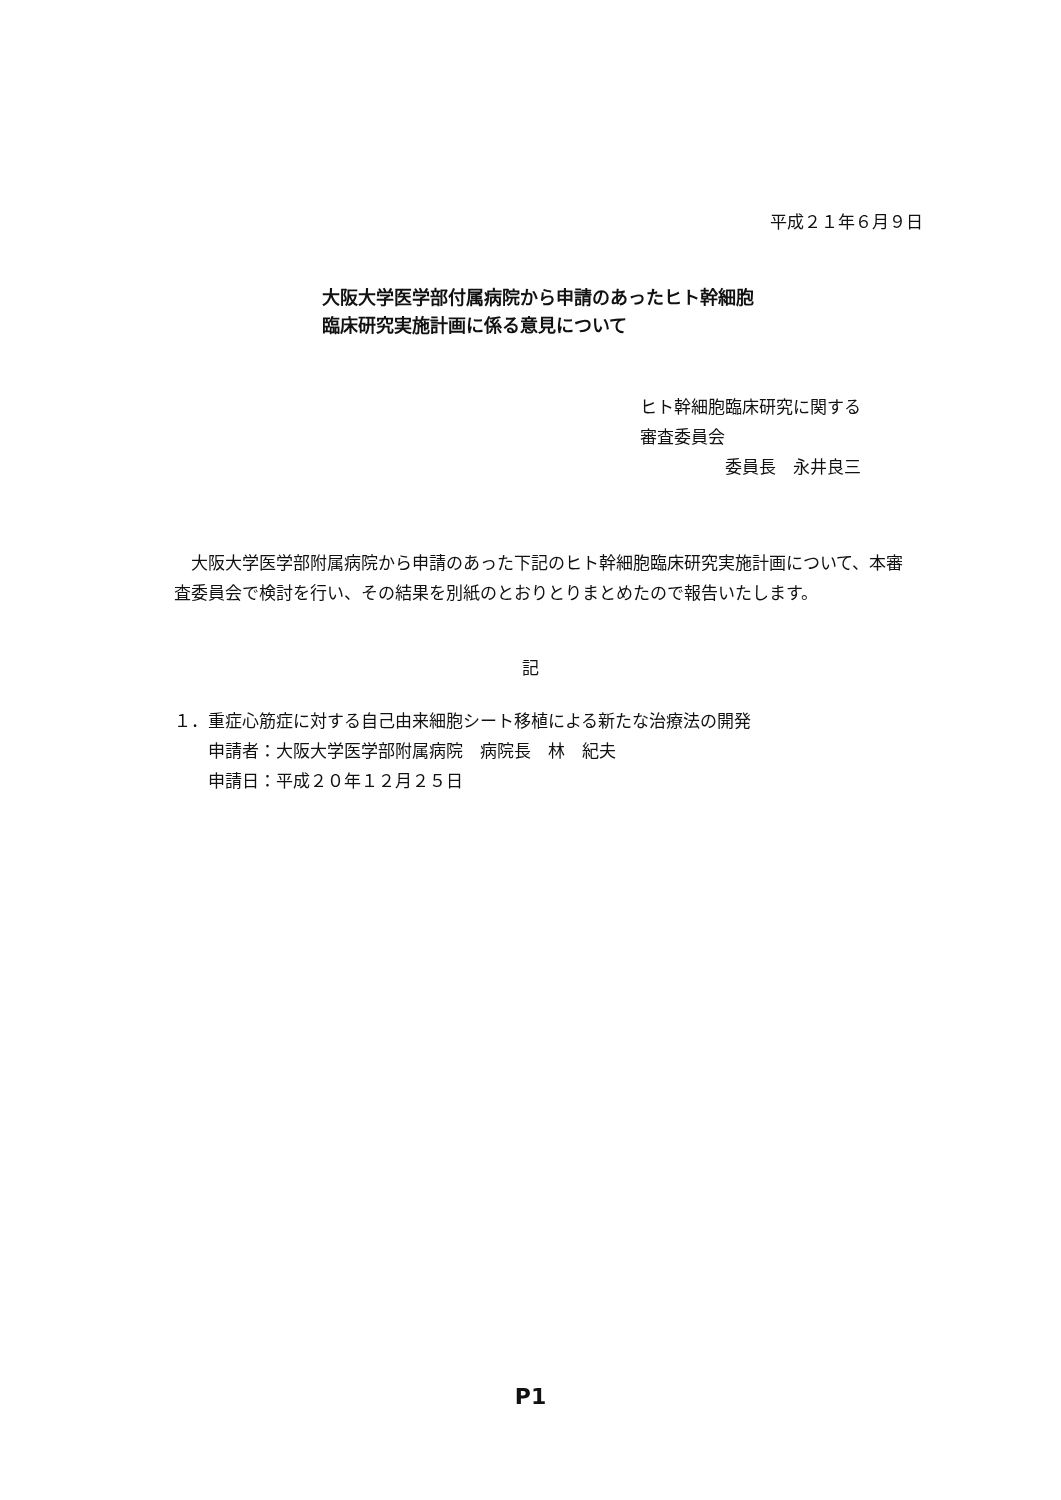平成２１年６月９日
大阪大学医学部付属病院から申請のあったヒト幹細胞
臨床研究実施計画に係る意見について
ヒト幹細胞臨床研究に関する
審査委員会
     委員長　永井良三
大阪大学医学部附属病院から申請のあった下記のヒト幹細胞臨床研究実施計画について、本審査委員会で検討を行い、その結果を別紙のとおりとりまとめたので報告いたします。
記
１．重症心筋症に対する自己由来細胞シート移植による新たな治療法の開発
  申請者：大阪大学医学部附属病院　病院長　林　紀夫
  申請日：平成２０年１２月２５日
P1